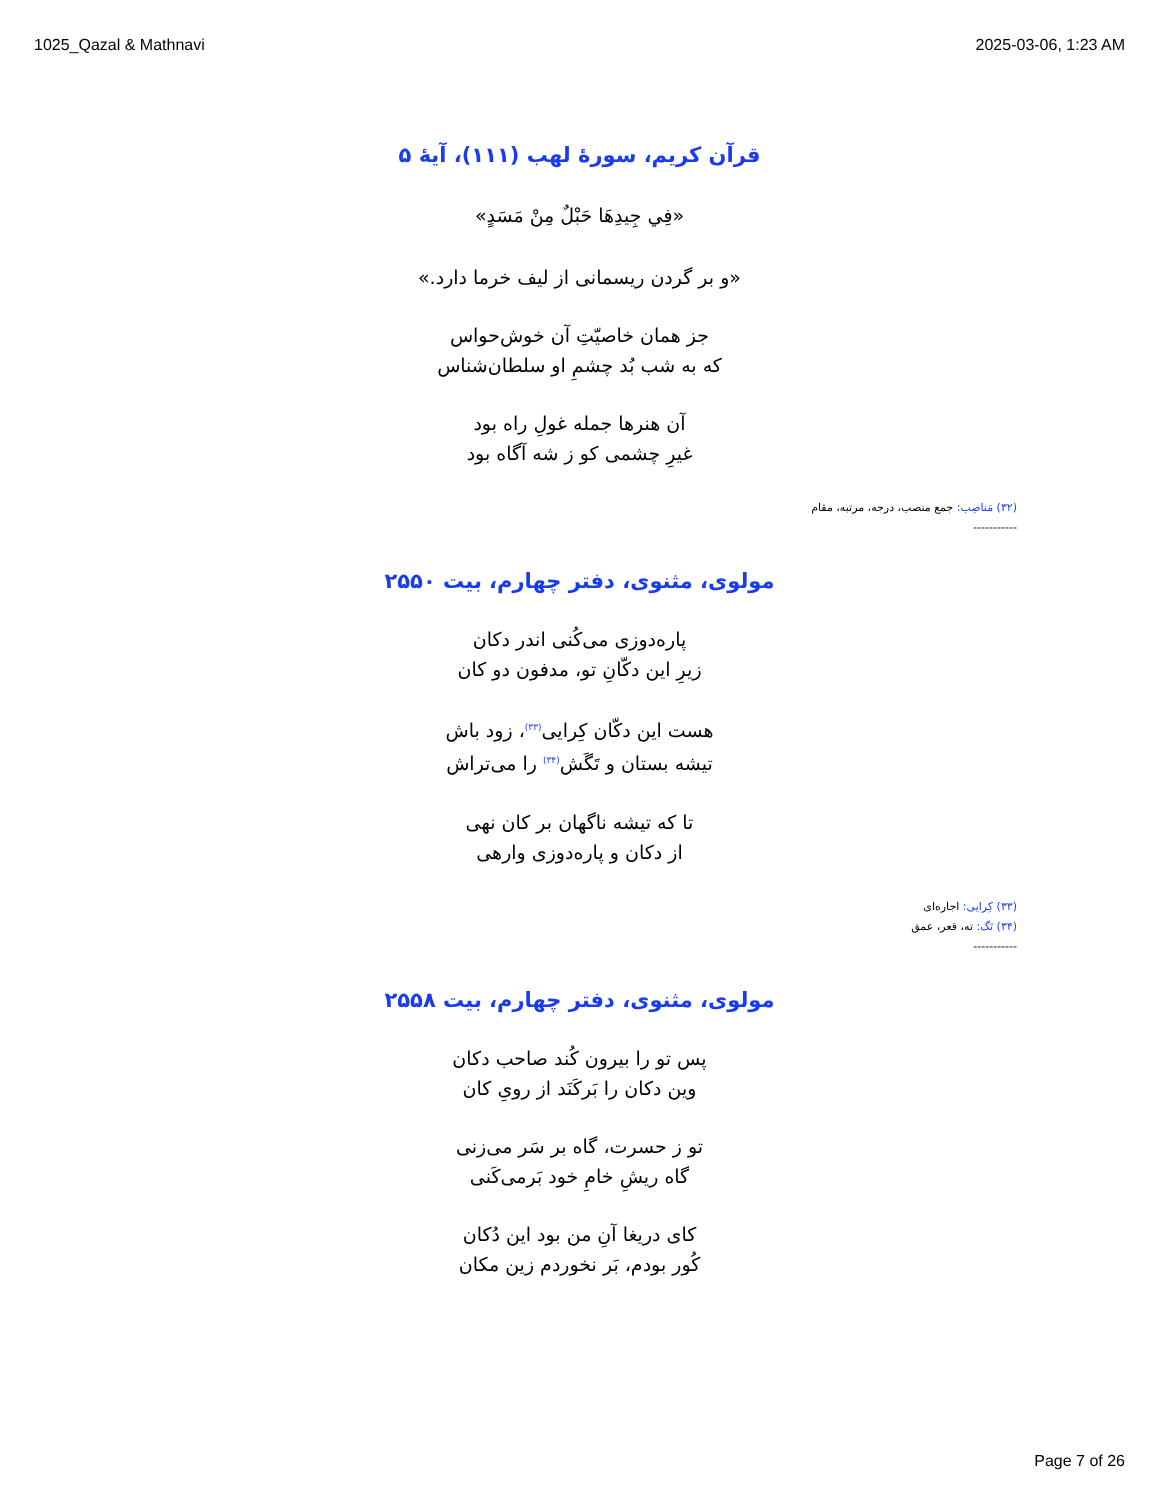1025_Qazal & Mathnavi 2025-03-06, 1:23 AM
قرآن کریم، سورهٔ لهب (۱۱۱)، آیهٔ ۵
«فِي جِيدِهَا حَبْلٌ مِنْ مَسَدٍ»
«و بر گردن ریسمانی از لیف خرما دارد.»
جز همان خاصیّتِ آن خوش‌حواس
که به شب بُد چشمِ او سلطان‌شناس
آن هنرها جمله غولِ راه بود
غیرِ چشمی کو ز شه آگاه بود
(۳۲) مَناصِب: جمع منصب، درجه، مرتبه، مقام
-----------
مولوی، مثنوی، دفتر چهارم، بیت ۲۵۵۰
پاره‌دوزی می‌کُنی اندر دکان
زیرِ این دکّانِ تو، مدفون دو کان
هست این دکّان کِرایی<sup>(۳۳)</sup>، زود باش
تیشه بستان و تَگَش<sup>(۳۴)</sup> را می‌تراش
تا که تیشه ناگهان بر کان نهی
از دکان و پاره‌دوزی وارهی
(۳۳) کِرایی: اجاره‌ای
(۳۴) تَگ: ته، قعر، عمق
-----------
مولوی، مثنوی، دفتر چهارم، بیت ۲۵۵۸
پس تو را بیرون کُند صاحب دکان
وین دکان را بَرکَنَد از رویِ کان
تو ز حسرت، گاه بر سَر می‌زنی
گاه ریشِ خامِ خود بَرمی‌کَنی
کای دریغا آنِ من بود این دُکان
کُور بودم، بَر نخوردم زین مکان
Page 7 of 26